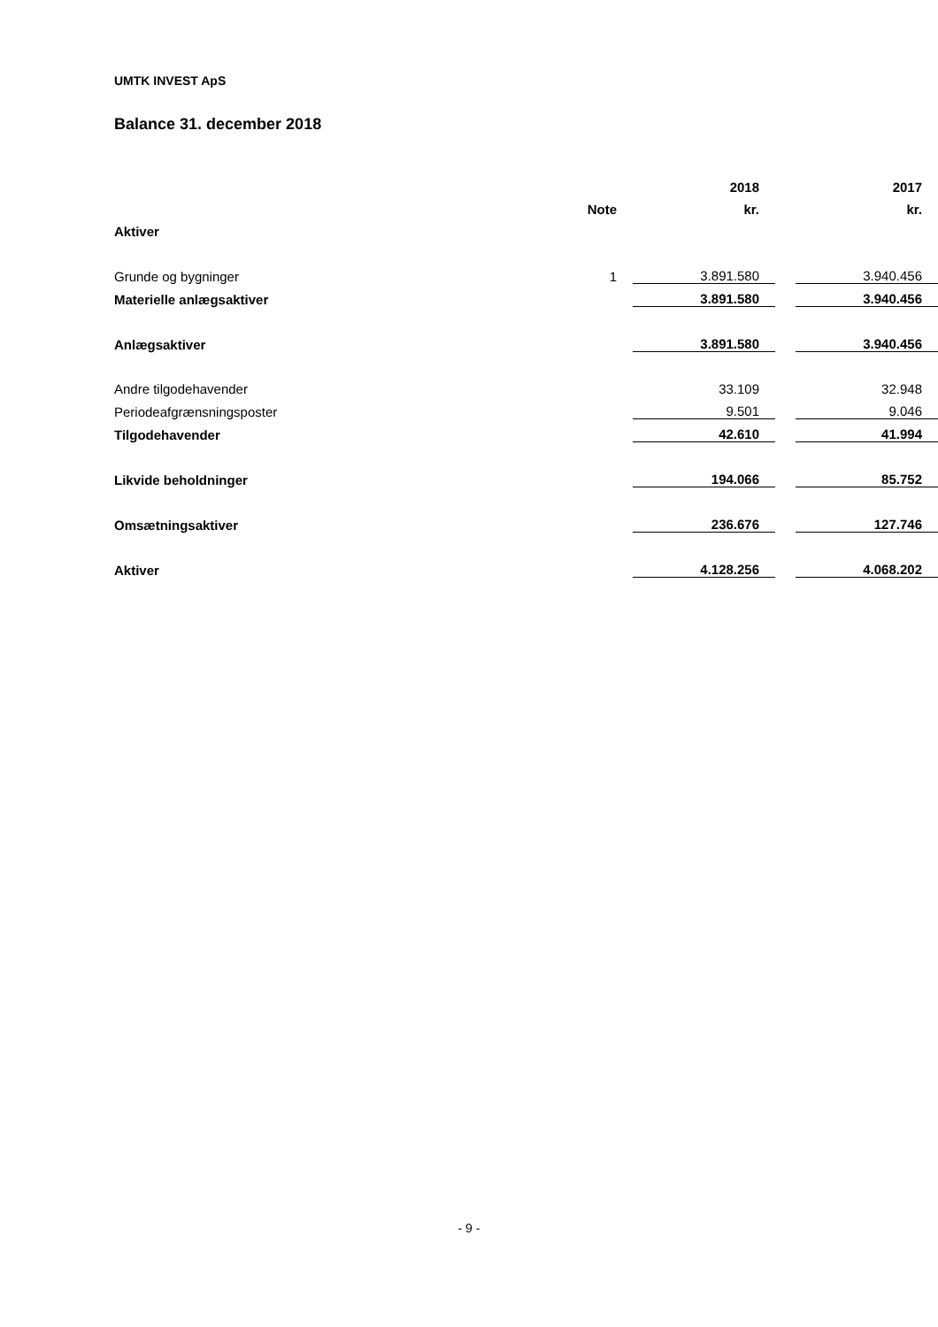UMTK INVEST ApS
Balance 31. december 2018
| | | 2018 | | 2017 |
| --- | --- | --- | --- | --- |
| | Note | kr. | | kr. |
| Aktiver | | | | |
| Grunde og bygninger | 1 | 3.891.580 | | 3.940.456 |
| Materielle anlægsaktiver | | 3.891.580 | | 3.940.456 |
| Anlægsaktiver | | 3.891.580 | | 3.940.456 |
| Andre tilgodehavender | | 33.109 | | 32.948 |
| Periodeafgrænsningsposter | | 9.501 | | 9.046 |
| Tilgodehavender | | 42.610 | | 41.994 |
| Likvide beholdninger | | 194.066 | | 85.752 |
| Omsætningsaktiver | | 236.676 | | 127.746 |
| Aktiver | | 4.128.256 | | 4.068.202 |
- 9 -